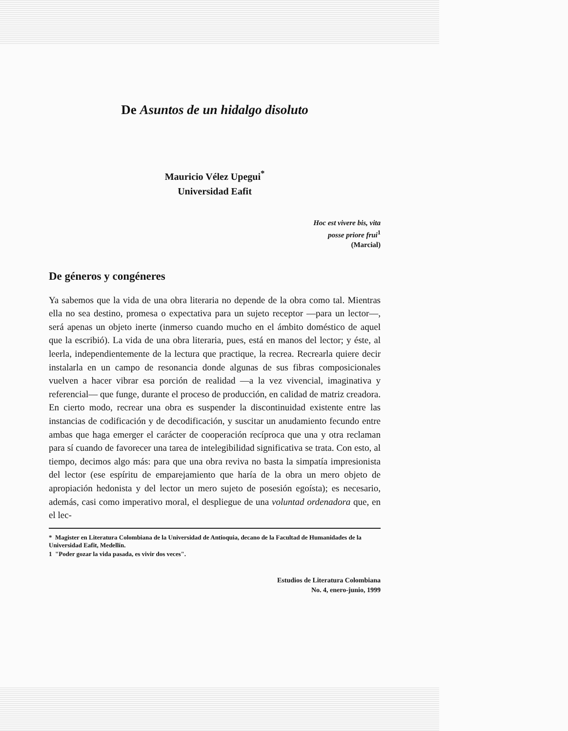De Asuntos de un hidalgo disoluto
Mauricio Vélez Upegui<sup>*</sup>
Universidad Eafit
Hoc est vivere bis, vita
posse priore frui<sup>1</sup>
(Marcial)
De géneros y congéneres
Ya sabemos que la vida de una obra literaria no depende de la obra como tal. Mientras ella no sea destino, promesa o expectativa para un sujeto receptor —para un lector—, será apenas un objeto inerte (inmerso cuando mucho en el ámbito doméstico de aquel que la escribió). La vida de una obra literaria, pues, está en manos del lector; y éste, al leerla, independientemente de la lectura que practique, la recrea. Recrearla quiere decir instalarla en un campo de resonancia donde algunas de sus fibras composicionales vuelven a hacer vibrar esa porción de realidad —a la vez vivencial, imaginativa y referencial— que funge, durante el proceso de producción, en calidad de matriz creadora. En cierto modo, recrear una obra es suspender la discontinuidad existente entre las instancias de codificación y de decodificación, y suscitar un anudamiento fecundo entre ambas que haga emerger el carácter de cooperación recíproca que una y otra reclaman para sí cuando de favorecer una tarea de intelegibilidad significativa se trata. Con esto, al tiempo, decimos algo más: para que una obra reviva no basta la simpatía impresionista del lector (ese espíritu de emparejamiento que haría de la obra un mero objeto de apropiación hedonista y del lector un mero sujeto de posesión egoísta); es necesario, además, casi como imperativo moral, el despliegue de una voluntad ordenadora que, en el lec-
* Magister en Literatura Colombiana de la Universidad de Antioquia, decano de la Facultad de Humanidades de la Universidad Eafit, Medellín.
1 "Poder gozar la vida pasada, es vivir dos veces".
Estudios de Literatura Colombiana
No. 4, enero-junio, 1999